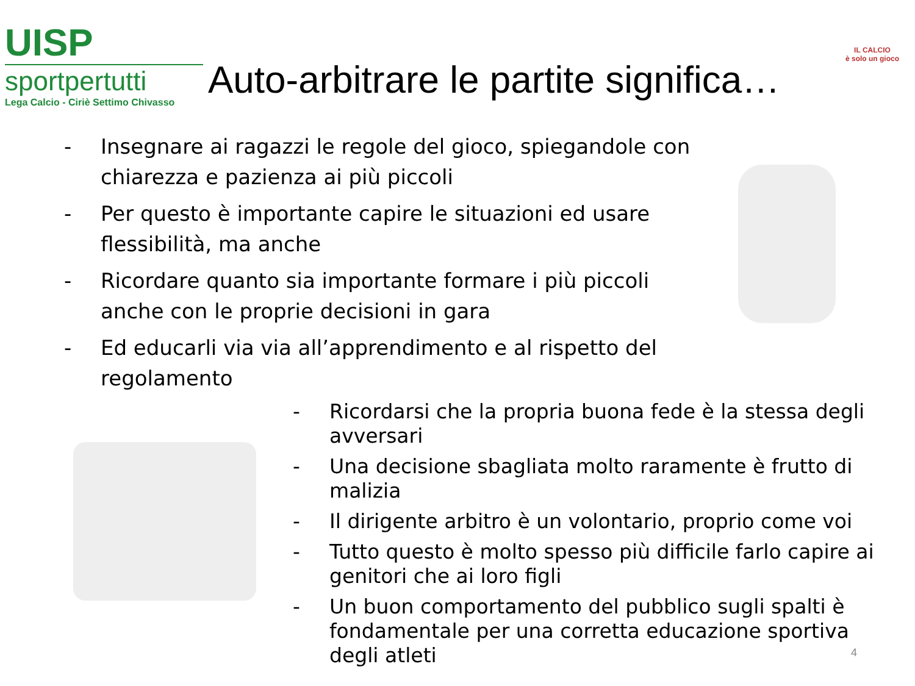UISP
sportpertutti
Lega Calcio - Ciriè Settimo Chivasso
Auto-arbitrare le partite significa…
IL CALCIO
è solo un gioco
- Insegnare ai ragazzi le regole del gioco, spiegandole con chiarezza e pazienza ai più piccoli
- Per questo è importante capire le situazioni ed usare flessibilità, ma anche
- Ricordare quanto sia importante formare i più piccoli anche con le proprie decisioni in gara
- Ed educarli via via all’apprendimento e al rispetto del regolamento
- Ricordarsi che la propria buona fede è la stessa degli avversari
- Una decisione sbagliata molto raramente è frutto di malizia
- Il dirigente arbitro è un volontario, proprio come voi
- Tutto questo è molto spesso più difficile farlo capire ai genitori che ai loro figli
- Un buon comportamento del pubblico sugli spalti è fondamentale per una corretta educazione sportiva degli atleti
4